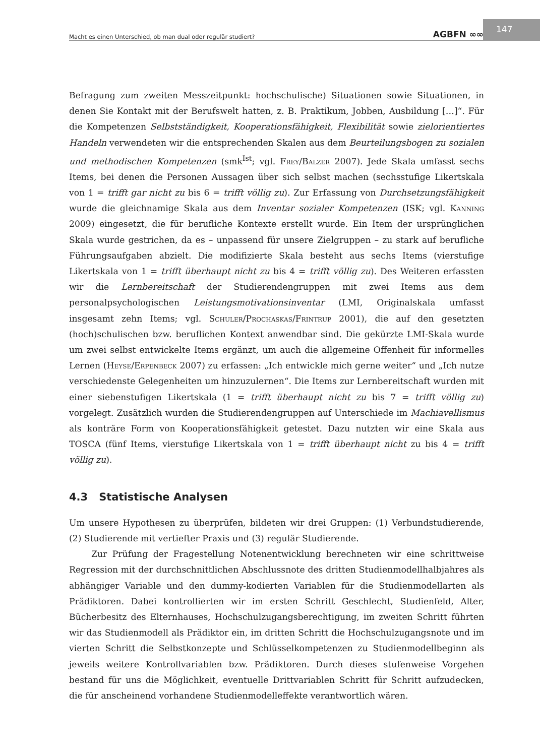Macht es einen Unterschied, ob man dual oder regulär studiert? AGBFN ∞∞
147
Befragung zum zweiten Messzeitpunkt: hochschulische) Situationen sowie Situationen, in denen Sie Kontakt mit der Berufswelt hatten, z. B. Praktikum, Jobben, Ausbildung […]“. Für die Kompetenzen Selbstständigkeit, Kooperationsfähigkeit, Flexibilität sowie zielorientiertes Handeln verwendeten wir die entsprechenden Skalen aus dem Beurteilungsbogen zu sozialen und methodischen Kompetenzen (smk<sup>Ist</sup>; vgl. Frey/Balzer 2007). Jede Skala umfasst sechs Items, bei denen die Personen Aussagen über sich selbst machen (sechsstufige Likertskala von 1 = trifft gar nicht zu bis 6 = trifft völlig zu). Zur Erfassung von Durchsetzungsfähigkeit wurde die gleichnamige Skala aus dem Inventar sozialer Kompetenzen (ISK; vgl. Kanning 2009) eingesetzt, die für berufliche Kontexte erstellt wurde. Ein Item der ursprünglichen Skala wurde gestrichen, da es – unpassend für unsere Zielgruppen – zu stark auf berufliche Führungsaufgaben abzielt. Die modifizierte Skala besteht aus sechs Items (vierstufige Likertskala von 1 = trifft überhaupt nicht zu bis 4 = trifft völlig zu). Des Weiteren erfassten wir die Lernbereitschaft der Studierendengruppen mit zwei Items aus dem personalpsychologischen Leistungsmotivationsinventar (LMI, Originalskala umfasst insgesamt zehn Items; vgl. Schuler/Prochaskas/Frintrup 2001), die auf den gesetzten (hoch)schulischen bzw. beruflichen Kontext anwendbar sind. Die gekürzte LMI-Skala wurde um zwei selbst entwickelte Items ergänzt, um auch die allgemeine Offenheit für informelles Lernen (Heyse/Erpenbeck 2007) zu erfassen: „Ich entwickle mich gerne weiter“ und „Ich nutze verschiedenste Gelegenheiten um hinzuzulernen“. Die Items zur Lernbereitschaft wurden mit einer siebenstufigen Likertskala (1 = trifft überhaupt nicht zu bis 7 = trifft völlig zu) vorgelegt. Zusätzlich wurden die Studierendengruppen auf Unterschiede im Machiavellismus als konträre Form von Kooperationsfähigkeit getestet. Dazu nutzten wir eine Skala aus TOSCA (fünf Items, vierstufige Likertskala von 1 = trifft überhaupt nicht zu bis 4 = trifft völlig zu).
4.3 Statistische Analysen
Um unsere Hypothesen zu überprüfen, bildeten wir drei Gruppen: (1) Verbundstudierende, (2) Studierende mit vertiefter Praxis und (3) regulär Studierende.
Zur Prüfung der Fragestellung Notenentwicklung berechneten wir eine schrittweise Regression mit der durchschnittlichen Abschlussnote des dritten Studienmodellhalbjahres als abhängiger Variable und den dummy-kodierten Variablen für die Studienmodellarten als Prädiktoren. Dabei kontrollierten wir im ersten Schritt Geschlecht, Studienfeld, Alter, Bücherbesitz des Elternhauses, Hochschulzugangsberechtigung, im zweiten Schritt führten wir das Studienmodell als Prädiktor ein, im dritten Schritt die Hochschulzugangsnote und im vierten Schritt die Selbstkonzepte und Schlüsselkompetenzen zu Studienmodellbeginn als jeweils weitere Kontrollvariablen bzw. Prädiktoren. Durch dieses stufenweise Vorgehen bestand für uns die Möglichkeit, eventuelle Drittvariablen Schritt für Schritt aufzudecken, die für anscheinend vorhandene Studienmodelleffekte verantwortlich wären.